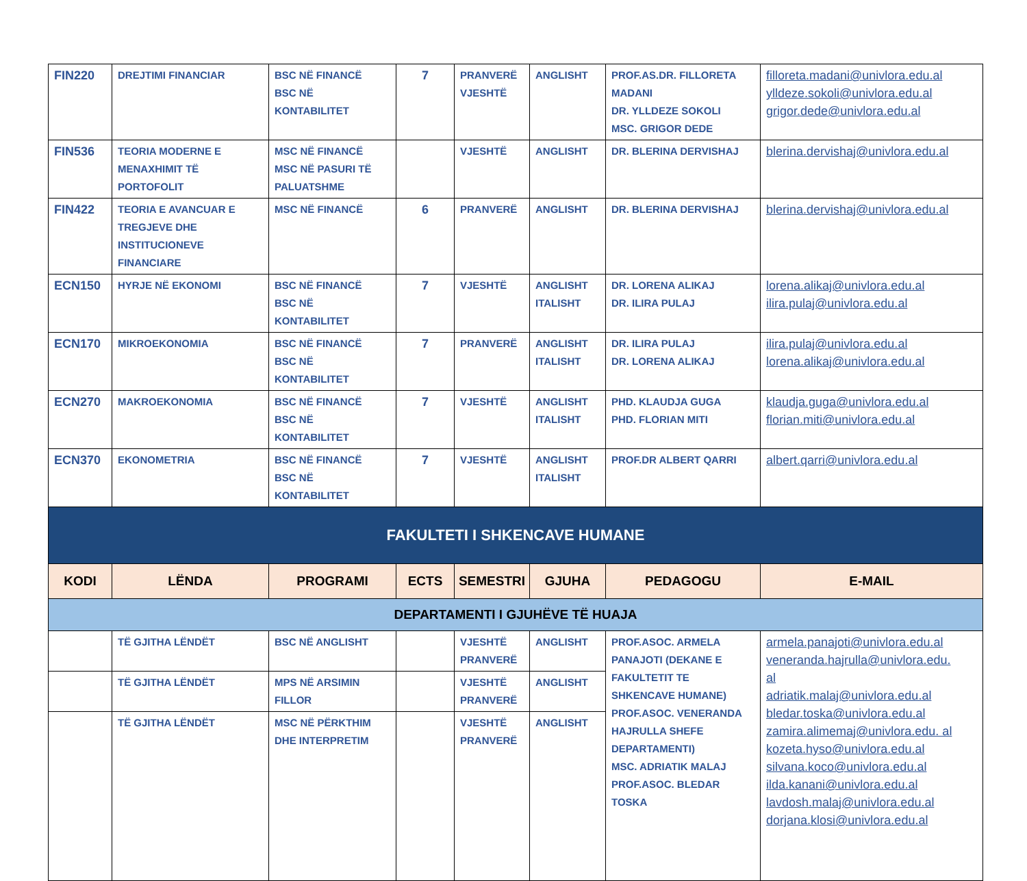| FIN220 | DREJTIMI FINANCIAR | BSC NË FINANCË BSC NË KONTABILITET | 7 | PRANVERË VJESHTË | ANGLISHT | PROF.AS.DR. FILLORETA MADANI DR. YLLDEZE SOKOLI MSC. GRIGOR DEDE | filloreta.madani@univlora.edu.al ylldeze.sokoli@univlora.edu.al grigor.dede@univlora.edu.al |
| FIN536 | TEORIA MODERNE E MENAXHIMIT TË PORTOFOLIT | MSC NË FINANCË MSC NË PASURI TË PALUATSHME | | VJESHTË | ANGLISHT | DR. BLERINA DERVISHAJ | blerina.dervishaj@univlora.edu.al |
| FIN422 | TEORIA E AVANCUAR E TREGJEVE DHE INSTITUCIONEVE FINANCIARE | MSC NË FINANCË | 6 | PRANVERË | ANGLISHT | DR. BLERINA DERVISHAJ | blerina.dervishaj@univlora.edu.al |
| ECN150 | HYRJE NË EKONOMI | BSC NË FINANCË BSC NË KONTABILITET | 7 | VJESHTË | ANGLISHT ITALISHT | DR. LORENA ALIKAJ DR. ILIRA PULAJ | lorena.alikaj@univlora.edu.al ilira.pulaj@univlora.edu.al |
| ECN170 | MIKROEKONOMIA | BSC NË FINANCË BSC NË KONTABILITET | 7 | PRANVERË | ANGLISHT ITALISHT | DR. ILIRA PULAJ DR. LORENA ALIKAJ | ilira.pulaj@univlora.edu.al lorena.alikaj@univlora.edu.al |
| ECN270 | MAKROEKONOMIA | BSC NË FINANCË BSC NË KONTABILITET | 7 | VJESHTË | ANGLISHT ITALISHT | PHD. KLAUDJA GUGA PHD. FLORIAN MITI | klaudja.guga@univlora.edu.al florian.miti@univlora.edu.al |
| ECN370 | EKONOMETRIA | BSC NË FINANCË BSC NË KONTABILITET | 7 | VJESHTË | ANGLISHT ITALISHT | PROF.DR ALBERT QARRI | albert.qarri@univlora.edu.al |
| FAKULTETI I SHKENCAVE HUMANE | | | | | | | |
| KODI | LËNDA | PROGRAMI | ECTS | SEMESTRI | GJUHA | PEDAGOGU | E-MAIL |
| DEPARTAMENTI I GJUHËVE TË HUAJA | | | | | | | |
| | TË GJITHA LËNDËT | BSC NË ANGLISHT | | VJESHTË PRANVERË | ANGLISHT | PROF.ASOC. ARMELA PANAJOTI (DEKANE E FAKULTETIT TE SHKENCAVE HUMANE) PROF.ASOC. VENERANDA HAJRULLA SHEFE DEPARTAMENTI) MSC. ADRIATIK MALAJ PROF.ASOC. BLEDAR TOSKA | armela.panajoti@univlora.edu.al veneranda.hajrulla@univlora.edu. al adriatik.malaj@univlora.edu.al bledar.toska@univlora.edu.al zamira.alimemaj@univlora.edu. al kozeta.hyso@univlora.edu.al silvana.koco@univlora.edu.al ilda.kanani@univlora.edu.al lavdosh.malaj@univlora.edu.al dorjana.klosi@univlora.edu.al |
| | TË GJITHA LËNDËT | MPS NË ARSIMIN FILLOR | | VJESHTË PRANVERË | ANGLISHT | | |
| | TË GJITHA LËNDËT | MSC NË PËRKTHIM DHE INTERPRETIM | | VJESHTË PRANVERË | ANGLISHT | | |